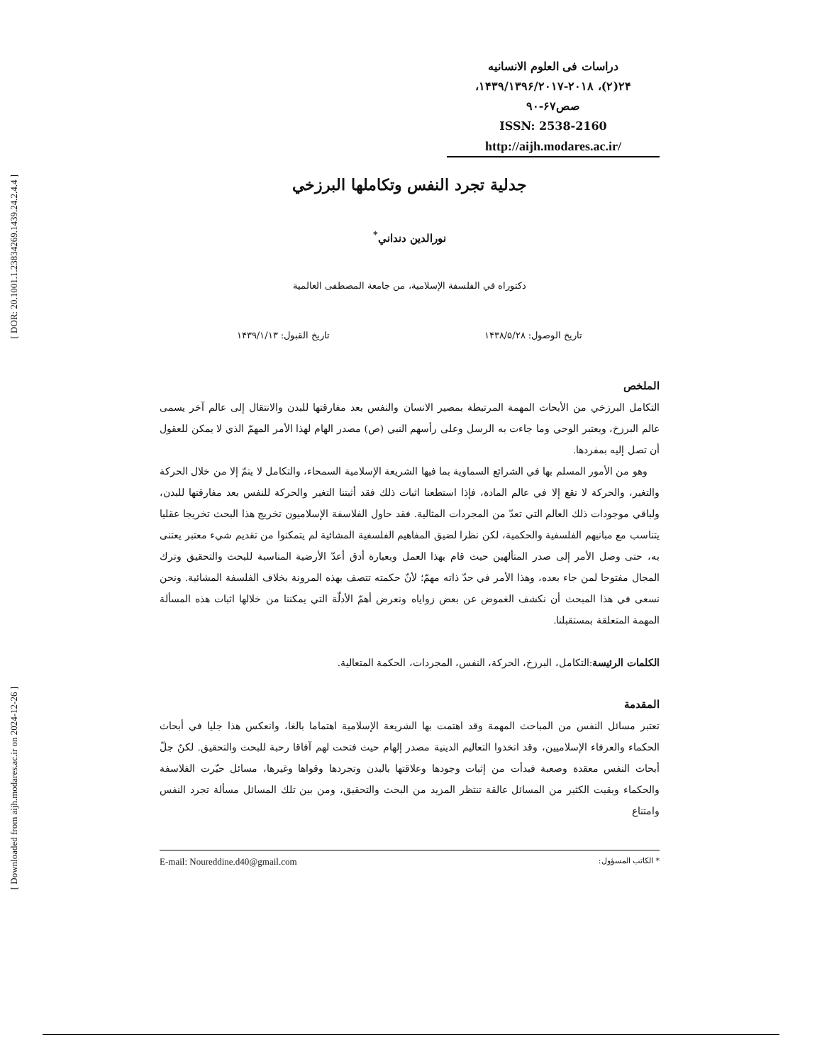[ DOR: 20.1001.1.23834269.1439.24.2.4.4 ]
[ Downloaded from aijh.modares.ac.ir on 2024-12-26 ]
دراسات فی العلوم الانسانیه
۲۴(۲)، ۱۴۳۹/۱۳۹۶/۲۰۱۷-۲۰۱۸،
صص۶۷-۹۰
ISSN: 2538-2160
http://aijh.modares.ac.ir/
جدلية تجرد النفس وتكاملها البرزخي
نورالدين دنداني<sup>*</sup>
دكتوراه في الفلسفة الإسلامية، من جامعة المصطفى العالمية
تاريخ الوصول: ۱۴۳۸/۵/۲۸ تاريخ القبول: ۱۴۳۹/۱/۱۳
الملخص
التكامل البرزخي من الأبحاث المهمة المرتبطة بمصير الانسان والنفس بعد مفارقتها للبدن والانتقال إلى عالم آخر يسمى عالم البرزخ، ويعتبر الوحي وما جاءت به الرسل وعلى رأسهم النبي (ص) مصدر الهام لهذا الأمر المهمّ الذي لا يمكن للعقول أن تصل إليه بمفردها.
وهو من الأمور المسلم بها في الشرائع السماوية بما فيها الشريعة الإسلامية السمحاء، والتكامل لا يتمّ إلا من خلال الحركة والتغير، والحركة لا تقع إلا في عالم المادة، فإذا استطعنا اثبات ذلك فقد أثبتنا التغير والحركة للنفس بعد مفارقتها للبدن، ولباقي موجودات ذلك العالم التي تعدّ من المجردات المثالية. فقد حاول الفلاسفة الإسلاميون تخريج هذا البحث تخريجا عقليا يتناسب مع مبانيهم الفلسفية والحكمية، لكن نظرا لضيق المفاهيم الفلسفية المشائية لم يتمكنوا من تقديم شيء معتبر يعتنى به، حتى وصل الأمر إلى صدر المتألهين حيث قام بهذا العمل وبعبارة أدق أعدّ الأرضية المناسبة للبحث والتحقيق وترك المجال مفتوحا لمن جاء بعده، وهذا الأمر في حدّ ذاته مهمّ؛ لأنّ حكمته تتصف بهذه المرونة بخلاف الفلسفة المشائية. ونحن نسعى في هذا المبحث أن نكشف الغموض عن بعض زواياه ونعرض أهمّ الأدلّة التي يمكننا من خلالها اثبات هذه المسألة المهمة المتعلقة بمستقبلنا.
الكلمات الرئيسة:التكامل، البرزخ، الحركة، النفس، المجردات، الحكمة المتعالية.
المقدمة
تعتبر مسائل النفس من المباحث المهمة وقد اهتمت بها الشريعة الإسلامية اهتماما بالغا، وانعكس هذا جليا في أبحاث الحكماء والعرفاء الإسلاميين، وقد اتخذوا التعاليم الدينية مصدر إلهام حيث فتحت لهم آفاقا رحبة للبحث والتحقيق. لكنّ جلّ أبحاث النفس معقدة وصعبة فبدأت من إثبات وجودها وعلاقتها بالبدن وتجردها وقواها وغيرها، مسائل حيّرت الفلاسفة والحكماء وبقيت الكثير من المسائل عالقة تنتظر المزيد من البحث والتحقيق، ومن بين تلك المسائل مسألة تجرد النفس وامتناع
* الكاتب المسؤول: E-mail: Noureddine.d40@gmail.com